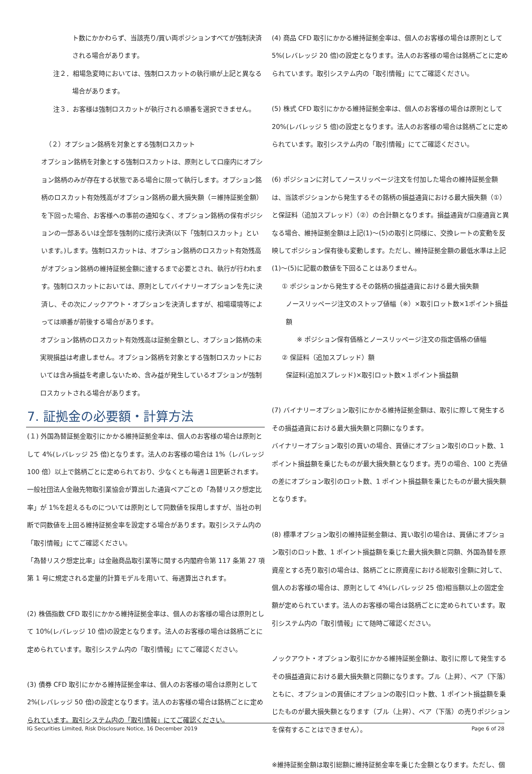ト数にかかわらず、当該売り/買い両ポジションすべてが強制決済される場合があります。
注２．相場急変時においては、強制ロスカットの執行順が上記と異なる場合があります。
注３．お客様は強制ロスカットが執行される順番を選択できません。
（２）オプション銘柄を対象とする強制ロスカット
オプション銘柄を対象とする強制ロスカットは、原則として口座内にオプション銘柄のみが存在する状態である場合に限って執行します。オプション銘柄のロスカット有効残高がオプション銘柄の最大損失額（＝維持証拠金額）を下回った場合、お客様への事前の通知なく、オプション銘柄の保有ポジションの一部あるいは全部を強制的に成行決済(以下「強制ロスカット」といいます。)します。強制ロスカットは、オプション銘柄のロスカット有効残高がオプション銘柄の維持証拠金額に達するまで必要とされ、執行が行われます。強制ロスカットにおいては、原則としてバイナリーオプションを先に決済し、その次にノックアウト・オプションを決済しますが、相場環境等によっては順番が前後する場合があります。
オプション銘柄のロスカット有効残高は証拠金額とし、オプション銘柄の未実現損益は考慮しません。オプション銘柄を対象とする強制ロスカットにおいては含み損益を考慮しないため、含み益が発生しているオプションが強制ロスカットされる場合があります。
7. 証拠金の必要額・計算方法
(１) 外国為替証拠金取引にかかる維持証拠金率は、個人のお客様の場合は原則として 4%(レバレッジ 25 倍)となります。法人のお客様の場合は 1%（レバレッジ100 倍）以上で銘柄ごとに定められており、少なくとも毎週１回更新されます。一般社団法人金融先物取引業協会が算出した通貨ペアごとの「為替リスク想定比率」が 1%を超えるものについては原則として同数値を採用しますが、当社の判断で同数値を上回る維持証拠金率を設定する場合があります。取引システム内の「取引情報」にてご確認ください。
「為替リスク想定比率」は金融商品取引業等に関する内閣府令第 117 条第 27 項第 1 号に規定される定量的計算モデルを用いて、毎週算出されます。
(2) 株価指数 CFD 取引にかかる維持証拠金率は、個人のお客様の場合は原則として 10%(レバレッジ 10 倍)の設定となります。法人のお客様の場合は銘柄ごとに定められています。取引システム内の「取引情報」にてご確認ください。
(3) 債券 CFD 取引にかかる維持証拠金率は、個人のお客様の場合は原則として 2%(レバレッジ 50 倍)の設定となります。法人のお客様の場合は銘柄ごとに定められています。取引システム内の「取引情報」にてご確認ください。
(4) 商品 CFD 取引にかかる維持証拠金率は、個人のお客様の場合は原則として 5%(レバレッジ 20 倍)の設定となります。法人のお客様の場合は銘柄ごとに定められています。取引システム内の「取引情報」にてご確認ください。
(5) 株式 CFD 取引にかかる維持証拠金率は、個人のお客様の場合は原則として 20%(レバレッジ 5 倍)の設定となります。法人のお客様の場合は銘柄ごとに定められています。取引システム内の「取引情報」にてご確認ください。
(6) ポジションに対してノースリッページ注文を付加した場合の維持証拠金額は、当該ポジションから発生するその銘柄の損益通貨における最大損失額（①）と保証料（追加スプレッド）（②）の合計額となります。損益通貨が口座通貨と異なる場合、維持証拠金額は上記(1)～(5)の取引と同様に、交換レートの変動を反映してポジション保有後も変動します。ただし、維持証拠金額の最低水準は上記(1)～(5)に記載の数値を下回ることはありません。
① ポジションから発生するその銘柄の損益通貨における最大損失額
ノースリッページ注文のストップ値幅（※）×取引ロット数×1ポイント損益額
※ ポジション保有価格とノースリッページ注文の指定価格の値幅
② 保証料（追加スプレッド）額
保証料(追加スプレッド)×取引ロット数×１ポイント損益額
(7) バイナリーオプション取引にかかる維持証拠金額は、取引に際して発生するその損益通貨における最大損失額と同額になります。
バイナリーオプション取引の買いの場合、買値にオプション取引のロット数、1 ポイント損益額を乗じたものが最大損失額となります。売りの場合、100 と売値の差にオプション取引のロット数、1 ポイント損益額を乗じたものが最大損失額となります。
(8) 標準オプション取引の維持証拠金額は、買い取引の場合は、買値にオプション取引のロット数、1 ポイント損益額を乗じた最大損失額と同額、外国為替を原資産とする売り取引の場合は、銘柄ごとに原資産における総取引金額に対して、個人のお客様の場合は、原則として 4%(レバレッジ 25 倍)相当額以上の固定金額が定められています。法人のお客様の場合は銘柄ごとに定められています。取引システム内の「取引情報」にて随時ご確認ください。
ノックアウト・オプション取引にかかる維持証拠金額は、取引に際して発生するその損益通貨における最大損失額と同額になります。ブル（上昇）、ベア（下落）ともに、オプションの買値にオプションの取引ロット数、1 ポイント損益額を乗じたものが最大損失額となります（ブル（上昇）、ベア（下落）の売りポジションを保有することはできません）。
※維持証拠金額は取引総額に維持証拠金率を乗じた金額となります。ただし、個
IG Securities Limited, Risk Disclosure Notice, 16 December 2019 Page 6 of 28